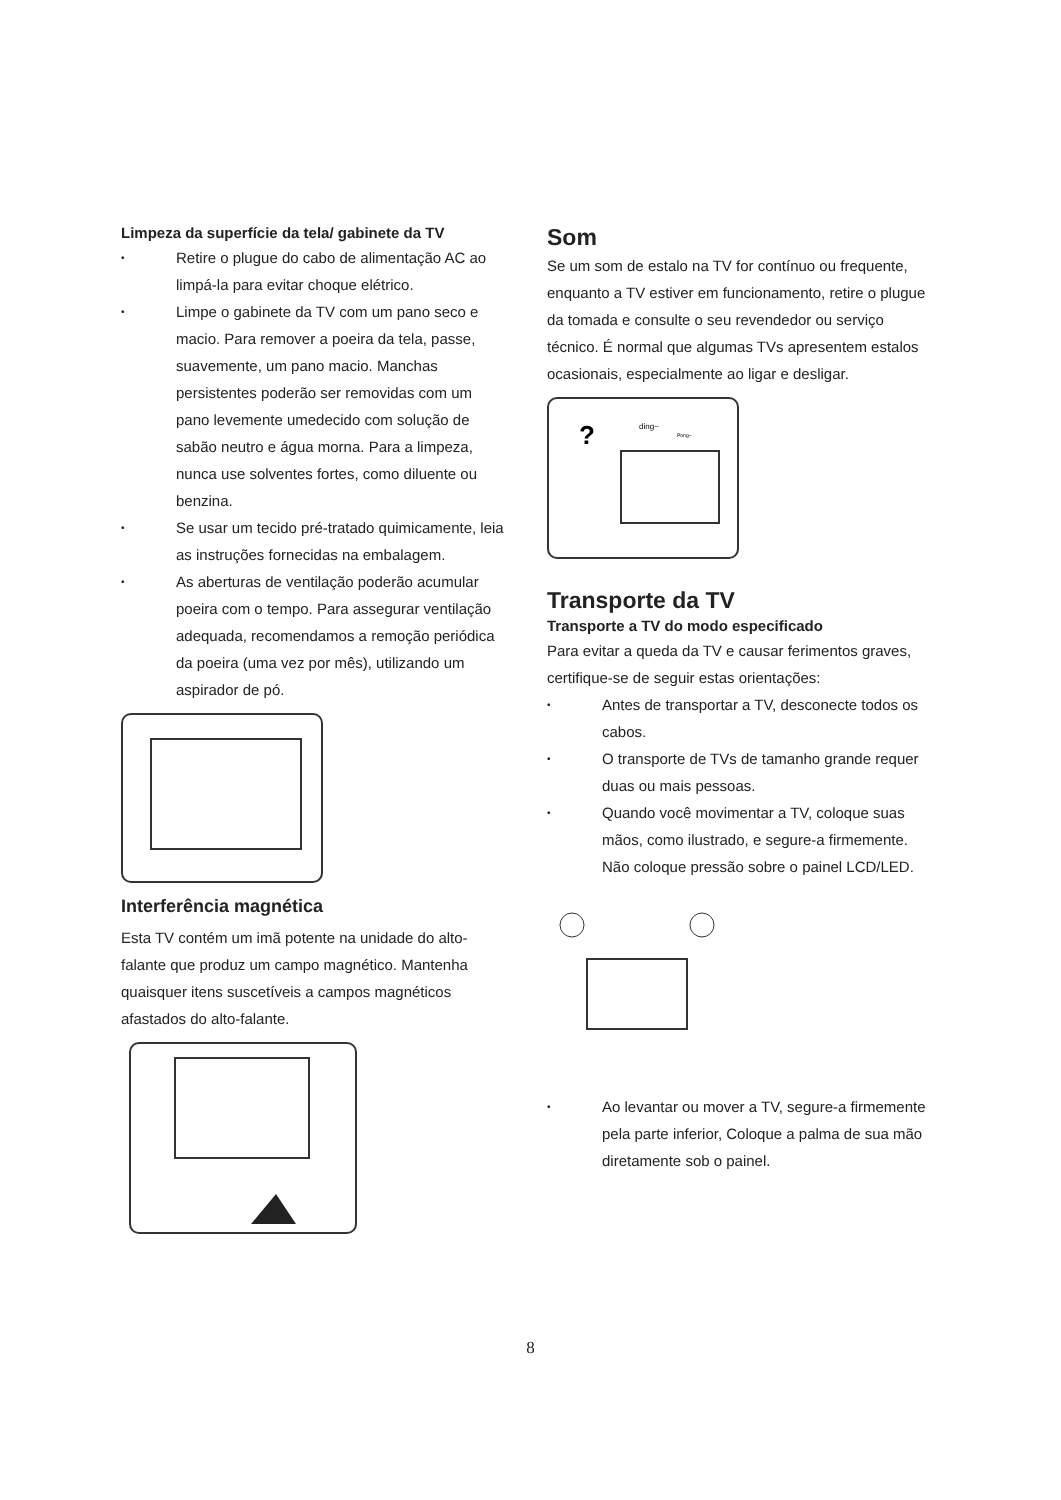Limpeza da superfície da tela/ gabinete da TV
• Retire o plugue do cabo de alimentação AC ao limpá-la para evitar choque elétrico.
• Limpe o gabinete da TV com um pano seco e macio. Para remover a poeira da tela, passe, suavemente, um pano macio. Manchas persistentes poderão ser removidas com um pano levemente umedecido com solução de sabão neutro e água morna. Para a limpeza, nunca use solventes fortes, como diluente ou benzina.
• Se usar um tecido pré-tratado quimicamente, leia as instruções fornecidas na embalagem.
• As aberturas de ventilação poderão acumular poeira com o tempo. Para assegurar ventilação adequada, recomendamos a remoção periódica da poeira (uma vez por mês), utilizando um aspirador de pó.
Interferência magnética
Esta TV contém um imã potente na unidade do alto-falante que produz um campo magnético. Mantenha quaisquer itens suscetíveis a campos magnéticos afastados do alto-falante.
Som
Se um som de estalo na TV for contínuo ou frequente, enquanto a TV estiver em funcionamento, retire o plugue da tomada e consulte o seu revendedor ou serviço técnico. É normal que algumas TVs apresentem estalos ocasionais, especialmente ao ligar e desligar.
?
ding~
Pong~
Transporte da TV
Transporte a TV do modo especificado
Para evitar a queda da TV e causar ferimentos graves, certifique-se de seguir estas orientações:
• Antes de transportar a TV, desconecte todos os cabos.
• O transporte de TVs de tamanho grande requer duas ou mais pessoas.
• Quando você movimentar a TV, coloque suas mãos, como ilustrado, e segure-a firmemente. Não coloque pressão sobre o painel LCD/LED.
• Ao levantar ou mover a TV, segure-a firmemente pela parte inferior, Coloque a palma de sua mão diretamente sob o painel.
8